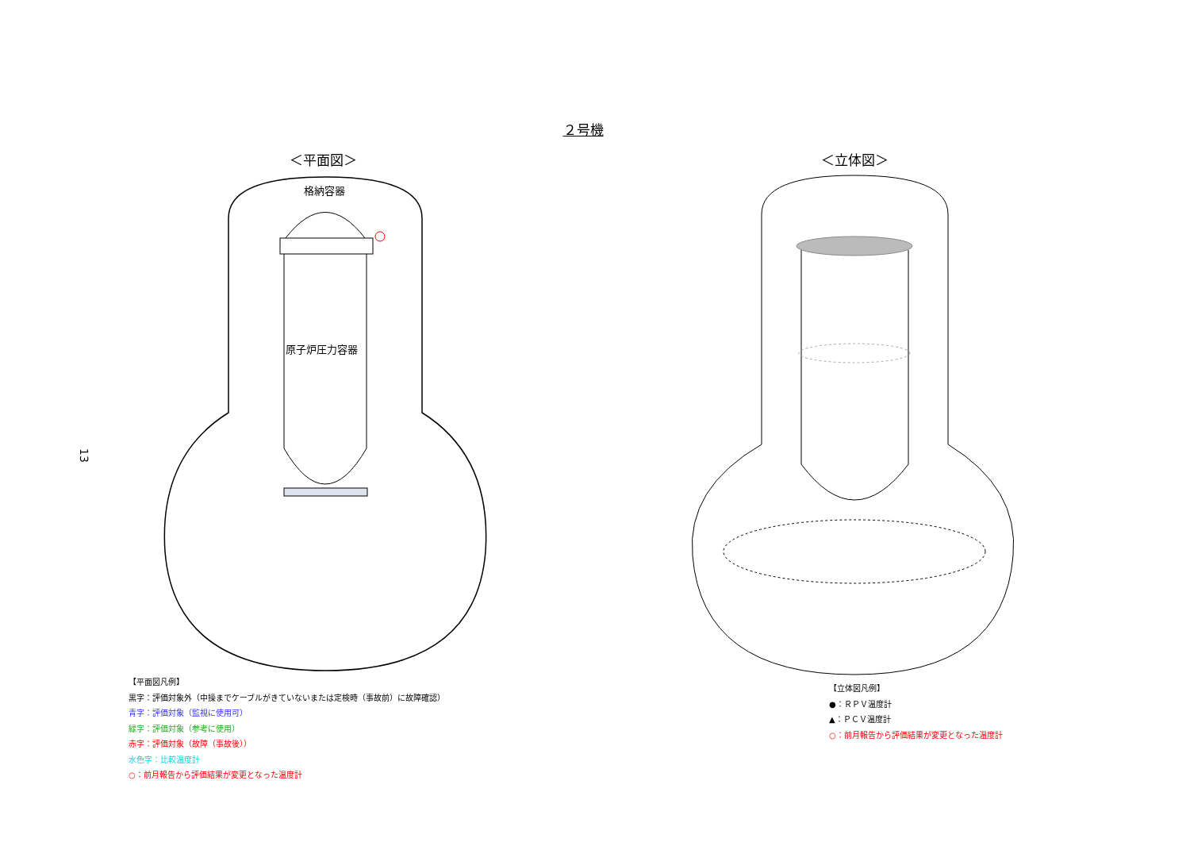２号機
＜平面図＞ ＜立体図＞
13
格納容器
原子炉圧力容器
【平面図凡例】
黒字：評価対象外（中操までケーブルがきていないまたは定検時（事故前）に故障確認）
青字：評価対象（監視に使用可）
緑字：評価対象（参考に使用）
赤字：評価対象（故障（事故後））
水色字：比較温度計
○：前月報告から評価結果が変更となった温度計
【立体図凡例】
●：ＲＰＶ温度計
▲：ＰＣＶ温度計
○：前月報告から評価結果が変更となった温度計